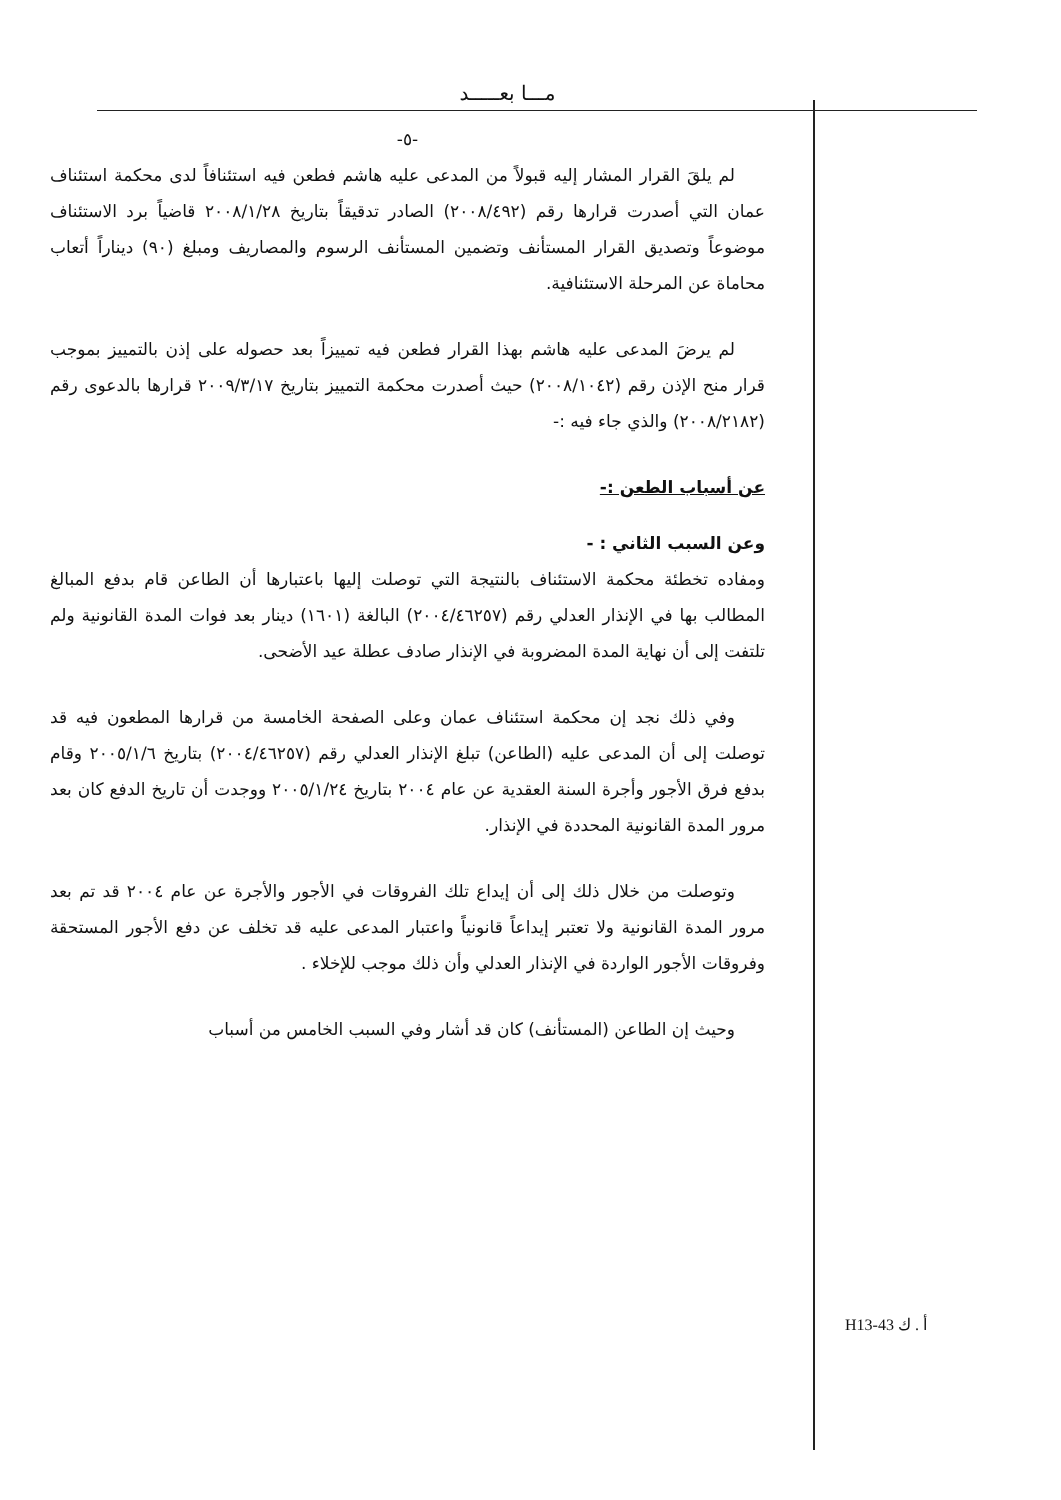مـــا بعـــــد
-٥-
لم يلقَ القرار المشار إليه قبولاً من المدعى عليه هاشم فطعن فيه استئنافاً لدى محكمة استئناف عمان التي أصدرت قرارها رقم (٢٠٠٨/٤٩٢) الصادر تدقيقاً بتاريخ ٢٠٠٨/١/٢٨ قاضياً برد الاستئناف موضوعاً وتصديق القرار المستأنف وتضمين المستأنف الرسوم والمصاريف ومبلغ (٩٠) ديناراً أتعاب محاماة عن المرحلة الاستئنافية.
لم يرضَ المدعى عليه هاشم بهذا القرار فطعن فيه تمييزاً بعد حصوله على إذن بالتمييز بموجب قرار منح الإذن رقم (٢٠٠٨/١٠٤٢) حيث أصدرت محكمة التمييز بتاريخ ٢٠٠٩/٣/١٧ قرارها بالدعوى رقم (٢٠٠٨/٢١٨٢) والذي جاء فيه :-
عن أسباب الطعن :-
وعن السبب الثاني : -
ومفاده تخطئة محكمة الاستئناف بالنتيجة التي توصلت إليها باعتبارها أن الطاعن قام بدفع المبالغ المطالب بها في الإنذار العدلي رقم (٢٠٠٤/٤٦٢٥٧) البالغة (١٦٠١) دينار بعد فوات المدة القانونية ولم تلتفت إلى أن نهاية المدة المضروبة في الإنذار صادف عطلة عيد الأضحى.
وفي ذلك نجد إن محكمة استئناف عمان وعلى الصفحة الخامسة من قرارها المطعون فيه قد توصلت إلى أن المدعى عليه (الطاعن) تبلغ الإنذار العدلي رقم (٢٠٠٤/٤٦٢٥٧) بتاريخ ٢٠٠٥/١/٦ وقام بدفع فرق الأجور وأجرة السنة العقدية عن عام ٢٠٠٤ بتاريخ ٢٠٠٥/١/٢٤ ووجدت أن تاريخ الدفع كان بعد مرور المدة القانونية المحددة في الإنذار.
وتوصلت من خلال ذلك إلى أن إيداع تلك الفروقات في الأجور والأجرة عن عام ٢٠٠٤ قد تم بعد مرور المدة القانونية ولا تعتبر إيداعاً قانونياً واعتبار المدعى عليه قد تخلف عن دفع الأجور المستحقة وفروقات الأجور الواردة في الإنذار العدلي وأن ذلك موجب للإخلاء .
وحيث إن الطاعن (المستأنف) كان قد أشار وفي السبب الخامس من أسباب
H13-43 أ . ك